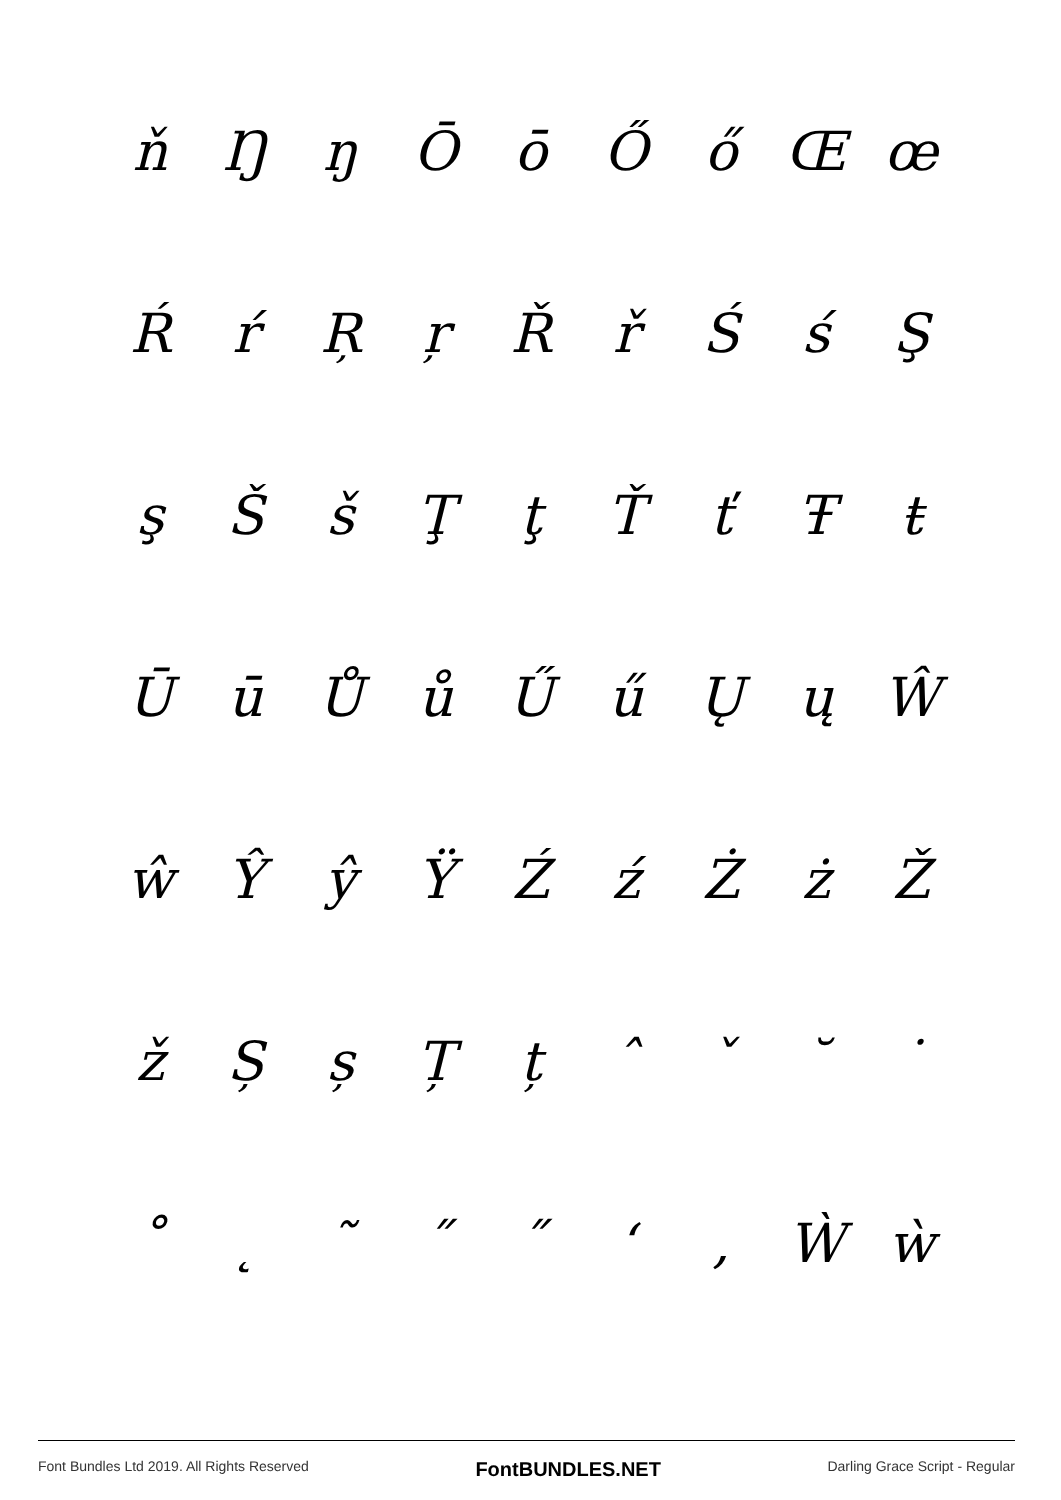ň Ŋ ŋ Ō ō Ő ő Œ œ
Ŕ ŕ Ŗ ŗ Ř ř Ś ś Ş
ş Š š Ţ ţ Ť ť Ŧ ŧ
Ū ū Ů ů Ű ű Ų ų Ŵ
ŵ Ŷ ŷ Ÿ Ź ź Ż ż Ž
ž Ș ș Ț ț ˆ ˇ ˘ ˙
˚ ˛ ˜ ˝ ˝ ‘ ‚ Ẁ ẁ
Font Bundles Ltd 2019. All Rights Reserved FontBUNDLES.NET Darling Grace Script - Regular